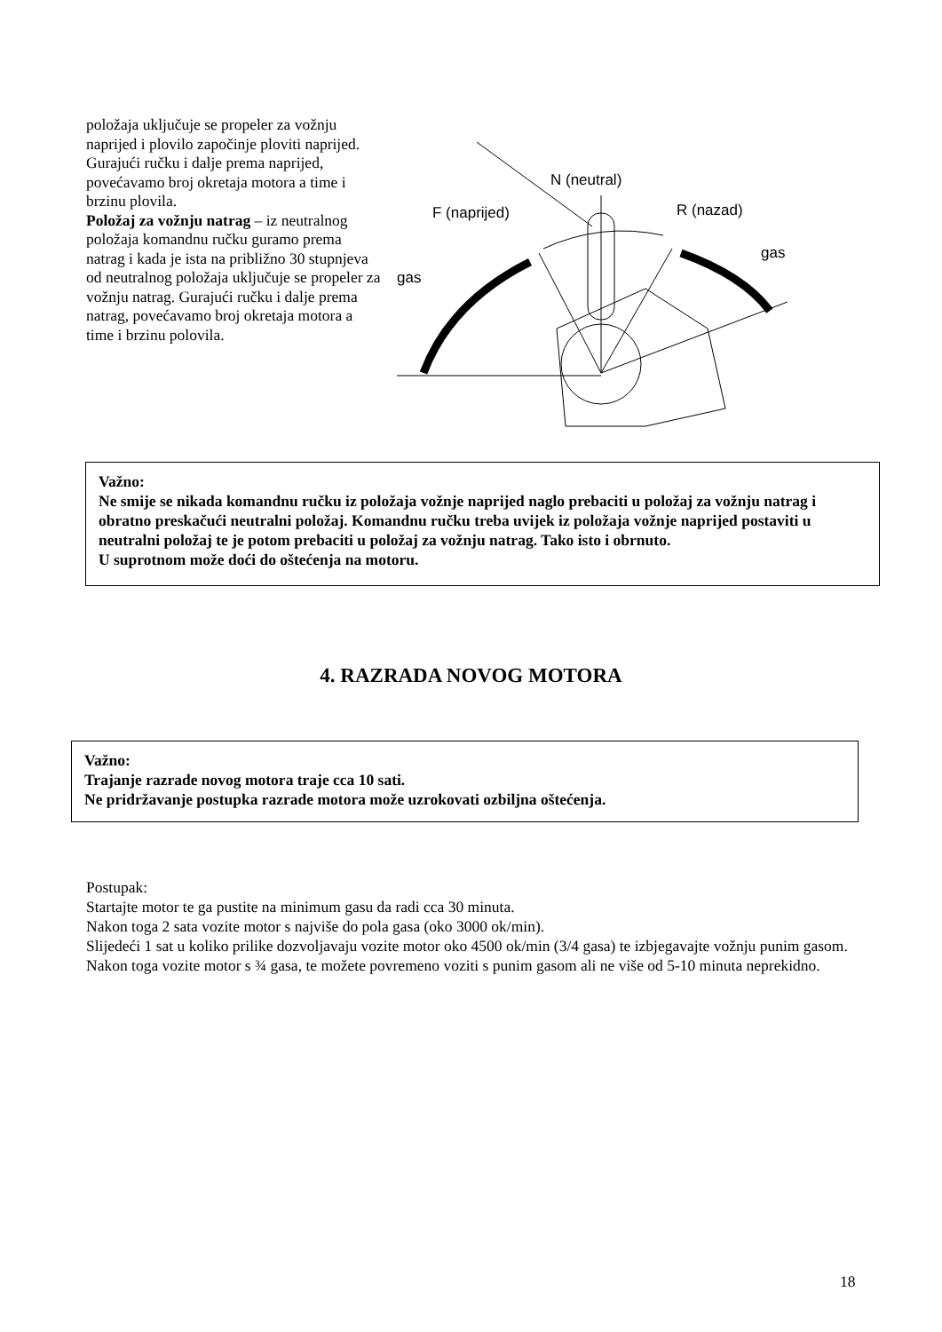položaja uključuje se propeler za vožnju naprijed i plovilo započinje ploviti naprijed. Gurajući ručku i dalje prema naprijed, povećavamo broj okretaja motora a time i brzinu plovila.
Položaj za vožnju natrag – iz neutralnog položaja komandnu ručku guramo prema natrag i kada je ista na približno 30 stupnjeva od neutralnog položaja uključuje se propeler za vožnju natrag. Gurajući ručku i dalje prema natrag, povećavamo broj okretaja motora a time i brzinu polovila.
N (neutral)
F (naprijed)
R (nazad)
gas
gas
Važno:
Ne smije se nikada komandnu ručku iz položaja vožnje naprijed naglo prebaciti u položaj za vožnju natrag i obratno preskačući neutralni položaj. Komandnu ručku treba uvijek iz položaja vožnje naprijed postaviti u neutralni položaj te je potom prebaciti u položaj za vožnju natrag. Tako isto i obrnuto.
U suprotnom može doći do oštećenja na motoru.
4. RAZRADA NOVOG MOTORA
Važno:
Trajanje razrade novog motora traje cca 10 sati.
Ne pridržavanje postupka razrade motora može uzrokovati ozbiljna oštećenja.
Postupak:
Startajte motor te ga pustite na minimum gasu da radi cca 30 minuta.
Nakon toga 2 sata vozite motor s najviše do pola gasa (oko 3000 ok/min).
Slijedeći 1 sat u koliko prilike dozvoljavaju vozite motor oko 4500 ok/min (3/4 gasa) te izbjegavajte vožnju punim gasom.
Nakon toga vozite motor s ¾ gasa, te možete povremeno voziti s punim gasom ali ne više od 5-10 minuta neprekidno.
18